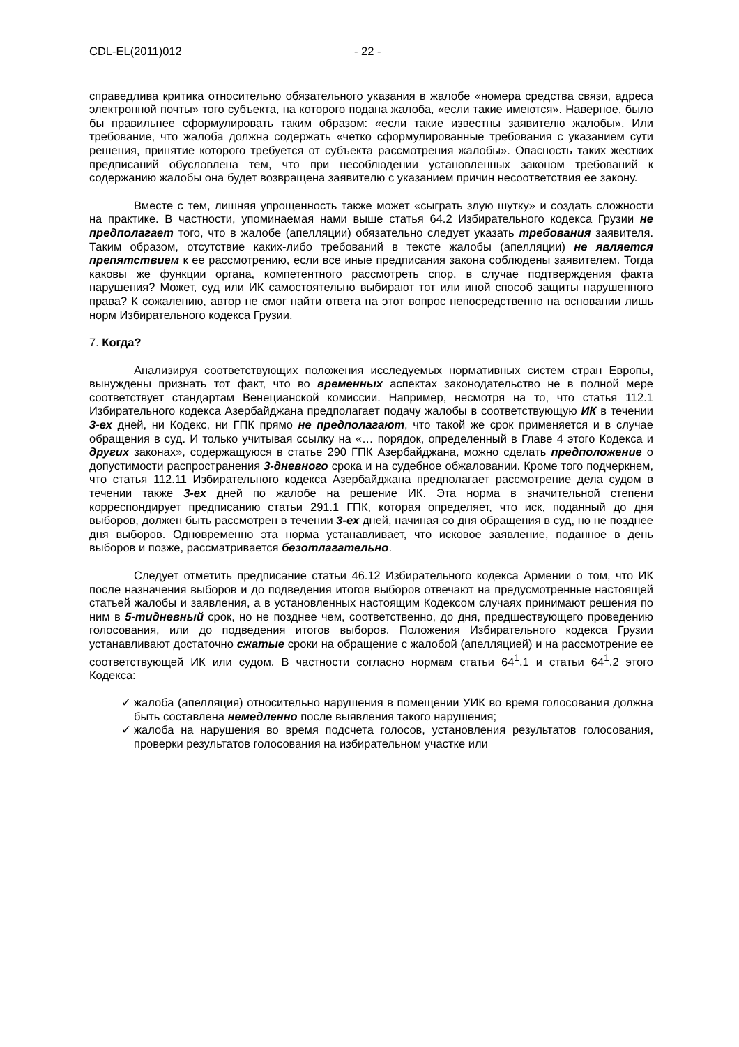CDL-EL(2011)012 - 22 -
справедлива критика относительно обязательного указания в жалобе «номера средства связи, адреса электронной почты» того субъекта, на которого подана жалоба, «если такие имеются». Наверное, было бы правильнее сформулировать таким образом: «если такие известны заявителю жалобы». Или требование, что жалоба должна содержать «четко сформулированные требования с указанием сути решения, принятие которого требуется от субъекта рассмотрения жалобы». Опасность таких жестких предписаний обусловлена тем, что при несоблюдении установленных законом требований к содержанию жалобы она будет возвращена заявителю с указанием причин несоответствия ее закону.
Вместе с тем, лишняя упрощенность также может «сыграть злую шутку» и создать сложности на практике. В частности, упоминаемая нами выше статья 64.2 Избирательного кодекса Грузии не предполагает того, что в жалобе (апелляции) обязательно следует указать требования заявителя. Таким образом, отсутствие каких-либо требований в тексте жалобы (апелляции) не является препятствием к ее рассмотрению, если все иные предписания закона соблюдены заявителем. Тогда каковы же функции органа, компетентного рассмотреть спор, в случае подтверждения факта нарушения? Может, суд или ИК самостоятельно выбирают тот или иной способ защиты нарушенного права? К сожалению, автор не смог найти ответа на этот вопрос непосредственно на основании лишь норм Избирательного кодекса Грузии.
7. Когда?
Анализируя соответствующих положения исследуемых нормативных систем стран Европы, вынуждены признать тот факт, что во временных аспектах законодательство не в полной мере соответствует стандартам Венецианской комиссии. Например, несмотря на то, что статья 112.1 Избирательного кодекса Азербайджана предполагает подачу жалобы в соответствующую ИК в течении 3-ех дней, ни Кодекс, ни ГПК прямо не предполагают, что такой же срок применяется и в случае обращения в суд. И только учитывая ссылку на «… порядок, определенный в Главе 4 этого Кодекса и других законах», содержащуюся в статье 290 ГПК Азербайджана, можно сделать предположение о допустимости распространения 3-дневного срока и на судебное обжаловании. Кроме того подчеркнем, что статья 112.11 Избирательного кодекса Азербайджана предполагает рассмотрение дела судом в течении также 3-ех дней по жалобе на решение ИК. Эта норма в значительной степени корреспондирует предписанию статьи 291.1 ГПК, которая определяет, что иск, поданный до дня выборов, должен быть рассмотрен в течении 3-ех дней, начиная со дня обращения в суд, но не позднее дня выборов. Одновременно эта норма устанавливает, что исковое заявление, поданное в день выборов и позже, рассматривается безотлагательно.
Следует отметить предписание статьи 46.12 Избирательного кодекса Армении о том, что ИК после назначения выборов и до подведения итогов выборов отвечают на предусмотренные настоящей статьей жалобы и заявления, а в установленных настоящим Кодексом случаях принимают решения по ним в 5-тидневный срок, но не позднее чем, соответственно, до дня, предшествующего проведению голосования, или до подведения итогов выборов. Положения Избирательного кодекса Грузии устанавливают достаточно сжатые сроки на обращение с жалобой (апелляцией) и на рассмотрение ее соответствующей ИК или судом. В частности согласно нормам статьи 64<sup>1</sup>.1 и статьи 64<sup>1</sup>.2 этого Кодекса:
✓ жалоба (апелляция) относительно нарушения в помещении УИК во время голосования должна быть составлена немедленно после выявления такого нарушения;
✓ жалоба на нарушения во время подсчета голосов, установления результатов голосования, проверки результатов голосования на избирательном участке или